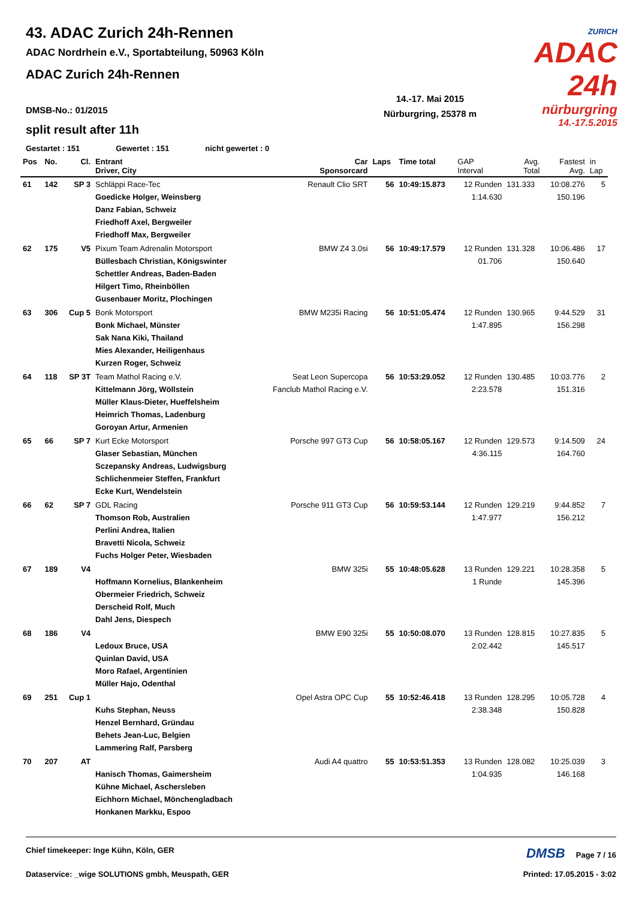43. ADAC Zurich 24h-Rennen
ADAC Nordrhein e.V., Sportabteilung, 50963 Köln
ADAC Zurich 24h-Rennen
ZURICH
ADAC 24h
nürburgring
14.-17.5.2015
14.-17. Mai 2015
Nürburgring, 25378 m
DMSB-No.: 01/2015
split result after 11h
Gestartet : 151 Gewertet : 151 nicht gewertet : 0
| Pos | No. | Cl. | Entrant Driver, City | Car Sponsorcard | Laps | Time total | GAP Interval | Avg. Total | Fastest Avg. | in Lap |
| --- | --- | --- | --- | --- | --- | --- | --- | --- | --- | --- |
| 61 | 142 | SP 3 | Schläppi Race-Tec Goedicke Holger, Weinsberg Danz Fabian, Schweiz Friedhoff Axel, Bergweiler Friedhoff Max, Bergweiler | Renault Clio SRT | 56 | 10:49:15.873 | 12 Runden 1:14.630 | 131.333 | 10:08.276 150.196 | 5 |
| 62 | 175 | V5 | Pixum Team Adrenalin Motorsport Büllesbach Christian, Königswinter Schettler Andreas, Baden-Baden Hilgert Timo, Rheinböllen Gusenbauer Moritz, Plochingen | BMW Z4 3.0si | 56 | 10:49:17.579 | 12 Runden 01.706 | 131.328 | 10:06.486 150.640 | 17 |
| 63 | 306 | Cup 5 | Bonk Motorsport Bonk Michael, Münster Sak Nana Kiki, Thailand Mies Alexander, Heiligenhaus Kurzen Roger, Schweiz | BMW M235i Racing | 56 | 10:51:05.474 | 12 Runden 1:47.895 | 130.965 | 9:44.529 156.298 | 31 |
| 64 | 118 | SP 3T | Team Mathol Racing e.V. Kittelmann Jörg, Wöllstein Müller Klaus-Dieter, Hueffelsheim Heimrich Thomas, Ladenburg Goroyan Artur, Armenien | Seat Leon Supercopa Fanclub Mathol Racing e.V. | 56 | 10:53:29.052 | 12 Runden 2:23.578 | 130.485 | 10:03.776 151.316 | 2 |
| 65 | 66 | SP 7 | Kurt Ecke Motorsport Glaser Sebastian, München Sczepansky Andreas, Ludwigsburg Schlichenmeier Steffen, Frankfurt Ecke Kurt, Wendelstein | Porsche 997 GT3 Cup | 56 | 10:58:05.167 | 12 Runden 4:36.115 | 129.573 | 9:14.509 164.760 | 24 |
| 66 | 62 | SP 7 | GDL Racing Thomson Rob, Australien Perlini Andrea, Italien Bravetti Nicola, Schweiz Fuchs Holger Peter, Wiesbaden | Porsche 911 GT3 Cup | 56 | 10:59:53.144 | 12 Runden 1:47.977 | 129.219 | 9:44.852 156.212 | 7 |
| 67 | 189 | V4 | Hoffmann Kornelius, Blankenheim Obermeier Friedrich, Schweiz Derscheid Rolf, Much Dahl Jens, Diespech | BMW 325i | 55 | 10:48:05.628 | 13 Runden 1 Runde | 129.221 | 10:28.358 145.396 | 5 |
| 68 | 186 | V4 | Ledoux Bruce, USA Quinlan David, USA Moro Rafael, Argentinien Müller Hajo, Odenthal | BMW E90 325i | 55 | 10:50:08.070 | 13 Runden 2:02.442 | 128.815 | 10:27.835 145.517 | 5 |
| 69 | 251 | Cup 1 | Kuhs Stephan, Neuss Henzel Bernhard, Gründau Behets Jean-Luc, Belgien Lammering Ralf, Parsberg | Opel Astra OPC Cup | 55 | 10:52:46.418 | 13 Runden 2:38.348 | 128.295 | 10:05.728 150.828 | 4 |
| 70 | 207 | AT | Hanisch Thomas, Gaimersheim Kühne Michael, Aschersleben Eichhorn Michael, Mönchengladbach Honkanen Markku, Espoo | Audi A4 quattro | 55 | 10:53:51.353 | 13 Runden 1:04.935 | 128.082 | 10:25.039 146.168 | 3 |
Chief timekeeper: Inge Kühn, Köln, GER DMSB Page 7 / 16
Dataservice: _wige SOLUTIONS gmbh, Meuspath, GER Printed: 17.05.2015 - 3:02